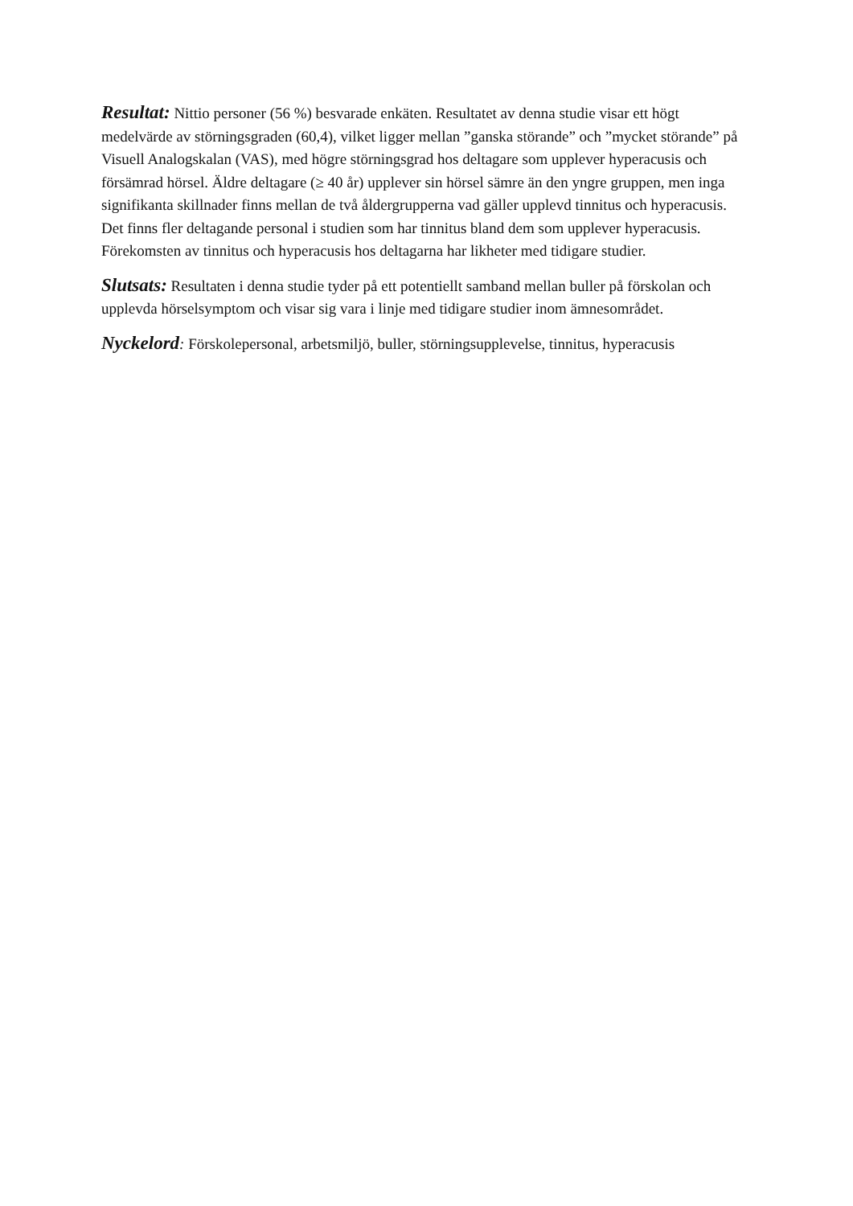Resultat: Nittio personer (56 %) besvarade enkäten. Resultatet av denna studie visar ett högt medelvärde av störningsgraden (60,4), vilket ligger mellan ”ganska störande” och ”mycket störande” på Visuell Analogskalan (VAS), med högre störningsgrad hos deltagare som upplever hyperacusis och försämrad hörsel. Äldre deltagare (≥ 40 år) upplever sin hörsel sämre än den yngre gruppen, men inga signifikanta skillnader finns mellan de två åldergrupperna vad gäller upplevd tinnitus och hyperacusis. Det finns fler deltagande personal i studien som har tinnitus bland dem som upplever hyperacusis. Förekomsten av tinnitus och hyperacusis hos deltagarna har likheter med tidigare studier.
Slutsats: Resultaten i denna studie tyder på ett potentiellt samband mellan buller på förskolan och upplevda hörselsymptom och visar sig vara i linje med tidigare studier inom ämnesområdet.
Nyckelord: Förskolepersonal, arbetsmiljö, buller, störningsupplevelse, tinnitus, hyperacusis